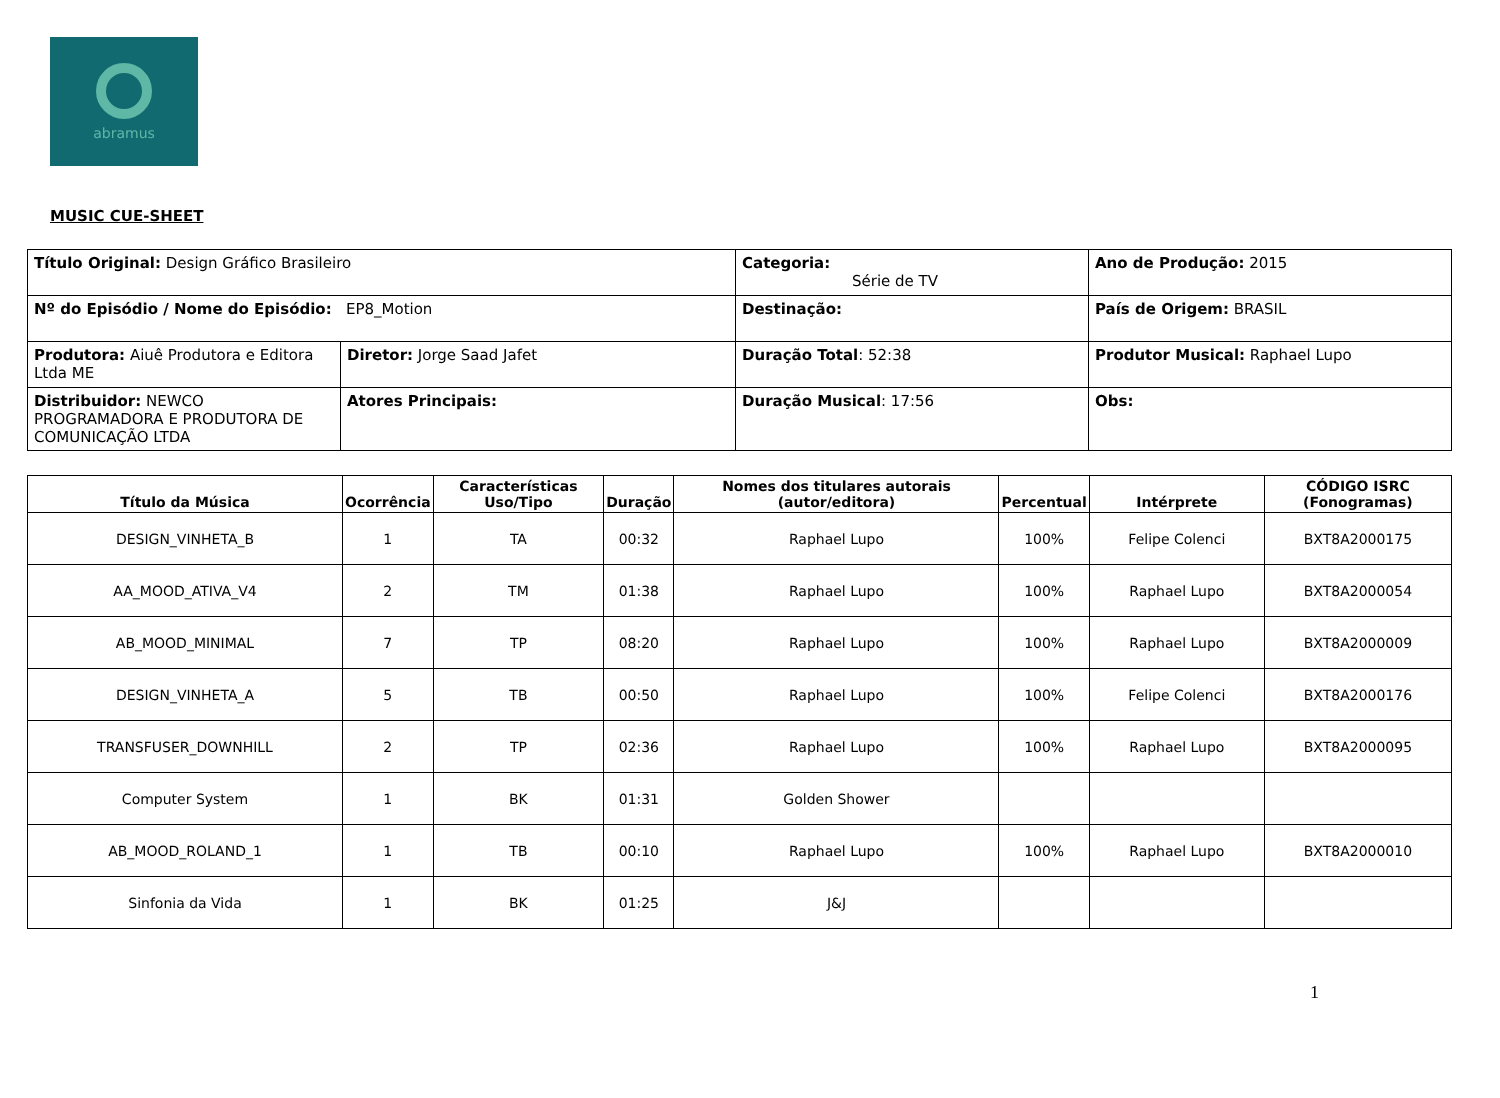abramus
MUSIC CUE-SHEET
| Título Original: Design Gráfico Brasileiro | | Categoria: Série de TV | Ano de Produção: 2015 |
| Nº do Episódio / Nome do Episódio: EP8_Motion | | Destinação: | País de Origem: BRASIL |
| Produtora: Aiuê Produtora e Editora Ltda ME | Diretor: Jorge Saad Jafet | Duração Total : 52:38 | Produtor Musical: Raphael Lupo |
| Distribuidor: NEWCO PROGRAMADORA E PRODUTORA DE COMUNICAÇÃO LTDA | Atores Principais: | Duração Musical : 17:56 | Obs: |
| Título da Música | Ocorrência | Características Uso/Tipo | Duração | Nomes dos titulares autorais (autor/editora) | Percentual | Intérprete | CÓDIGO ISRC (Fonogramas) |
| --- | --- | --- | --- | --- | --- | --- | --- |
| DESIGN_VINHETA_B | 1 | TA | 00:32 | Raphael Lupo | 100% | Felipe Colenci | BXT8A2000175 |
| AA_MOOD_ATIVA_V4 | 2 | TM | 01:38 | Raphael Lupo | 100% | Raphael Lupo | BXT8A2000054 |
| AB_MOOD_MINIMAL | 7 | TP | 08:20 | Raphael Lupo | 100% | Raphael Lupo | BXT8A2000009 |
| DESIGN_VINHETA_A | 5 | TB | 00:50 | Raphael Lupo | 100% | Felipe Colenci | BXT8A2000176 |
| TRANSFUSER_DOWNHILL | 2 | TP | 02:36 | Raphael Lupo | 100% | Raphael Lupo | BXT8A2000095 |
| Computer System | 1 | BK | 01:31 | Golden Shower | | | |
| AB_MOOD_ROLAND_1 | 1 | TB | 00:10 | Raphael Lupo | 100% | Raphael Lupo | BXT8A2000010 |
| Sinfonia da Vida | 1 | BK | 01:25 | J&J | | | |
1